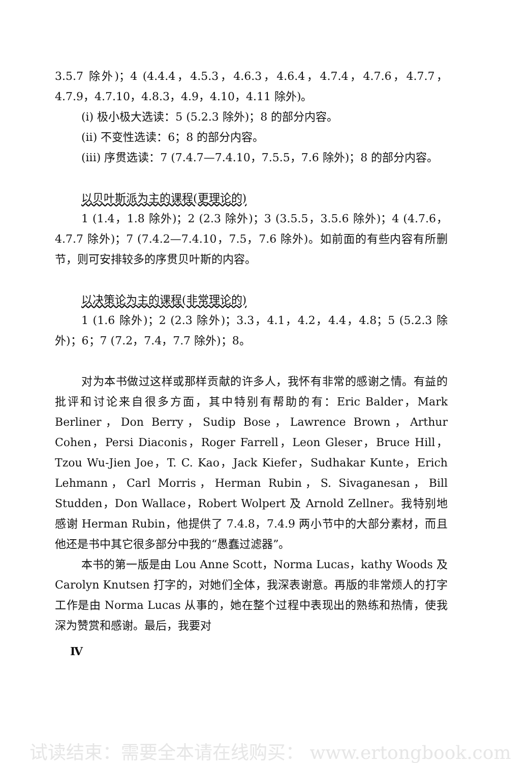3.5.7 除外)；4 (4.4.4，4.5.3，4.6.3，4.6.4，4.7.4，4.7.6，4.7.7，4.7.9，4.7.10，4.8.3，4.9，4.10，4.11 除外)。
(i) 极小极大选读：5 (5.2.3 除外)；8 的部分内容。
(ii) 不变性选读：6；8 的部分内容。
(iii) 序贯选读：7 (7.4.7—7.4.10，7.5.5，7.6 除外)；8 的部分内容。
以贝叶斯派为主的课程(更理论的)
1 (1.4，1.8 除外)；2 (2.3 除外)；3 (3.5.5，3.5.6 除外)；4 (4.7.6，4.7.7 除外)；7 (7.4.2—7.4.10，7.5，7.6 除外)。如前面的有些内容有所删节，则可安排较多的序贯贝叶斯的内容。
以决策论为主的课程(非常理论的)
1 (1.6 除外)；2 (2.3 除外)；3.3，4.1，4.2，4.4，4.8；5 (5.2.3 除外)；6；7 (7.2，7.4，7.7 除外)；8。
对为本书做过这样或那样贡献的许多人，我怀有非常的感谢之情。有益的批评和讨论来自很多方面，其中特别有帮助的有：Eric Balder，Mark Berliner，Don Berry，Sudip Bose，Lawrence Brown，Arthur Cohen，Persi Diaconis，Roger Farrell，Leon Gleser，Bruce Hill，Tzou Wu-Jien Joe，T. C. Kao，Jack Kiefer，Sudhakar Kunte，Erich Lehmann，Carl Morris，Herman Rubin，S. Sivaganesan，Bill Studden，Don Wallace，Robert Wolpert 及 Arnold Zellner。我特别地感谢 Herman Rubin，他提供了 7.4.8，7.4.9 两小节中的大部分素材，而且他还是书中其它很多部分中我的“愚蠢过滤器”。
本书的第一版是由 Lou Anne Scott，Norma Lucas，kathy Woods 及 Carolyn Knutsen 打字的，对她们全体，我深表谢意。再版的非常烦人的打字工作是由 Norma Lucas 从事的，她在整个过程中表现出的熟练和热情，使我深为赞赏和感谢。最后，我要对
Ⅳ
试读结束：需要全本请在线购买： www.ertongbook.com